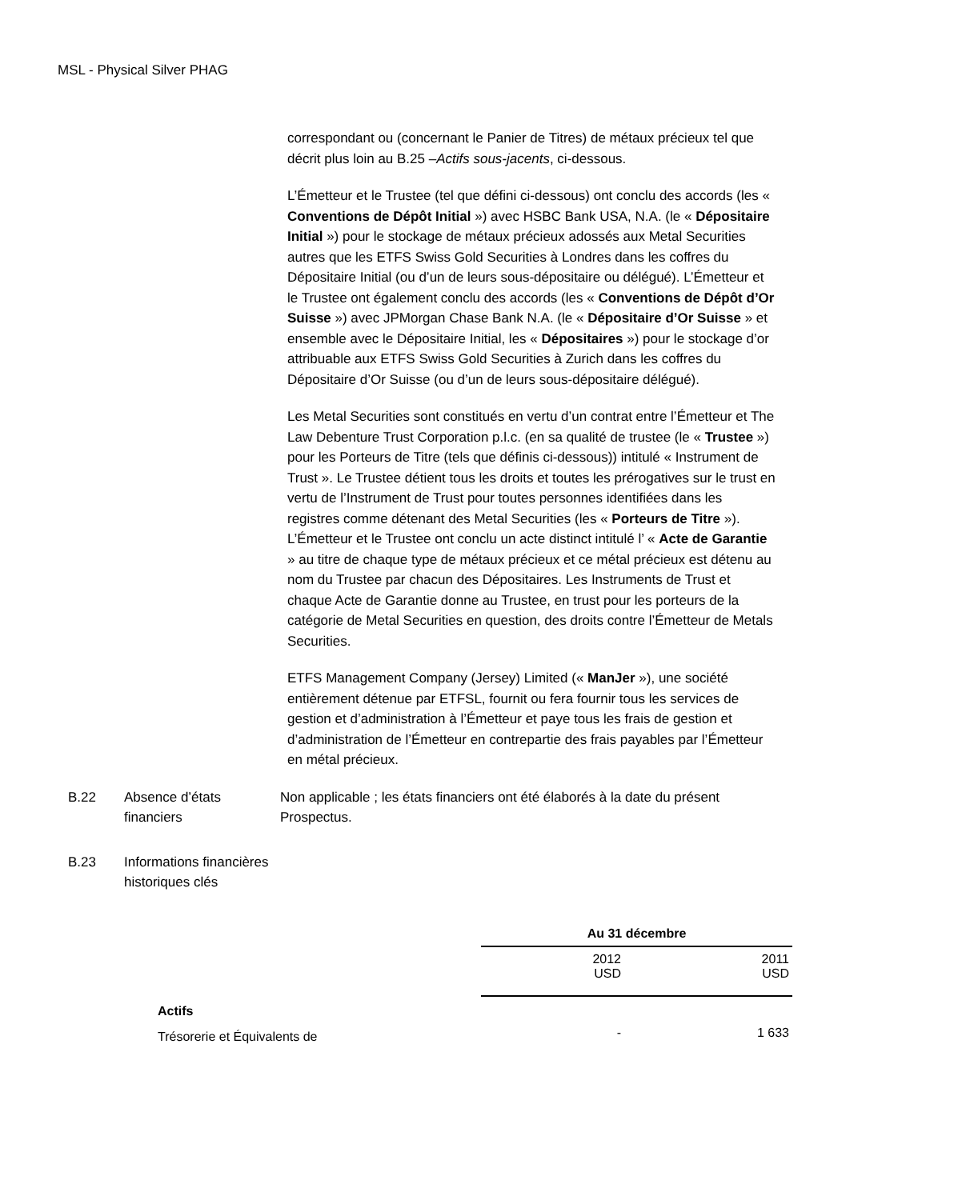MSL - Physical Silver PHAG
correspondant ou (concernant le Panier de Titres) de métaux précieux tel que décrit plus loin au B.25 –Actifs sous-jacents, ci-dessous.
L’Émetteur et le Trustee (tel que défini ci-dessous) ont conclu des accords (les « Conventions de Dépôt Initial ») avec HSBC Bank USA, N.A. (le « Dépositaire Initial ») pour le stockage de métaux précieux adossés aux Metal Securities autres que les ETFS Swiss Gold Securities à Londres dans les coffres du Dépositaire Initial (ou d’un de leurs sous-dépositaire ou délégué). L’Émetteur et le Trustee ont également conclu des accords (les « Conventions de Dépôt d’Or Suisse ») avec JPMorgan Chase Bank N.A. (le « Dépositaire d’Or Suisse » et ensemble avec le Dépositaire Initial, les « Dépositaires ») pour le stockage d’or attribuable aux ETFS Swiss Gold Securities à Zurich dans les coffres du Dépositaire d’Or Suisse (ou d’un de leurs sous-dépositaire délégué).
Les Metal Securities sont constitués en vertu d’un contrat entre l’Émetteur et The Law Debenture Trust Corporation p.l.c. (en sa qualité de trustee (le « Trustee ») pour les Porteurs de Titre (tels que définis ci-dessous)) intitulé « Instrument de Trust ». Le Trustee détient tous les droits et toutes les prérogatives sur le trust en vertu de l’Instrument de Trust pour toutes personnes identifiées dans les registres comme détenant des Metal Securities (les « Porteurs de Titre »). L’Émetteur et le Trustee ont conclu un acte distinct intitulé l’ « Acte de Garantie » au titre de chaque type de métaux précieux et ce métal précieux est détenu au nom du Trustee par chacun des Dépositaires. Les Instruments de Trust et chaque Acte de Garantie donne au Trustee, en trust pour les porteurs de la catégorie de Metal Securities en question, des droits contre l’Émetteur de Metals Securities.
ETFS Management Company (Jersey) Limited (« ManJer »), une société entièrement détenue par ETFSL, fournit ou fera fournir tous les services de gestion et d’administration à l’Émetteur et paye tous les frais de gestion et d’administration de l’Émetteur en contrepartie des frais payables par l’Émetteur en métal précieux.
B.22 Absence d’états financiers
Non applicable ; les états financiers ont été élaborés à la date du présent Prospectus.
B.23 Informations financières historiques clés
| | Au 31 décembre | |
| | 2012 USD | 2011 USD |
| Actifs | | |
| Trésorerie et Équivalents de | - | 1 633 |